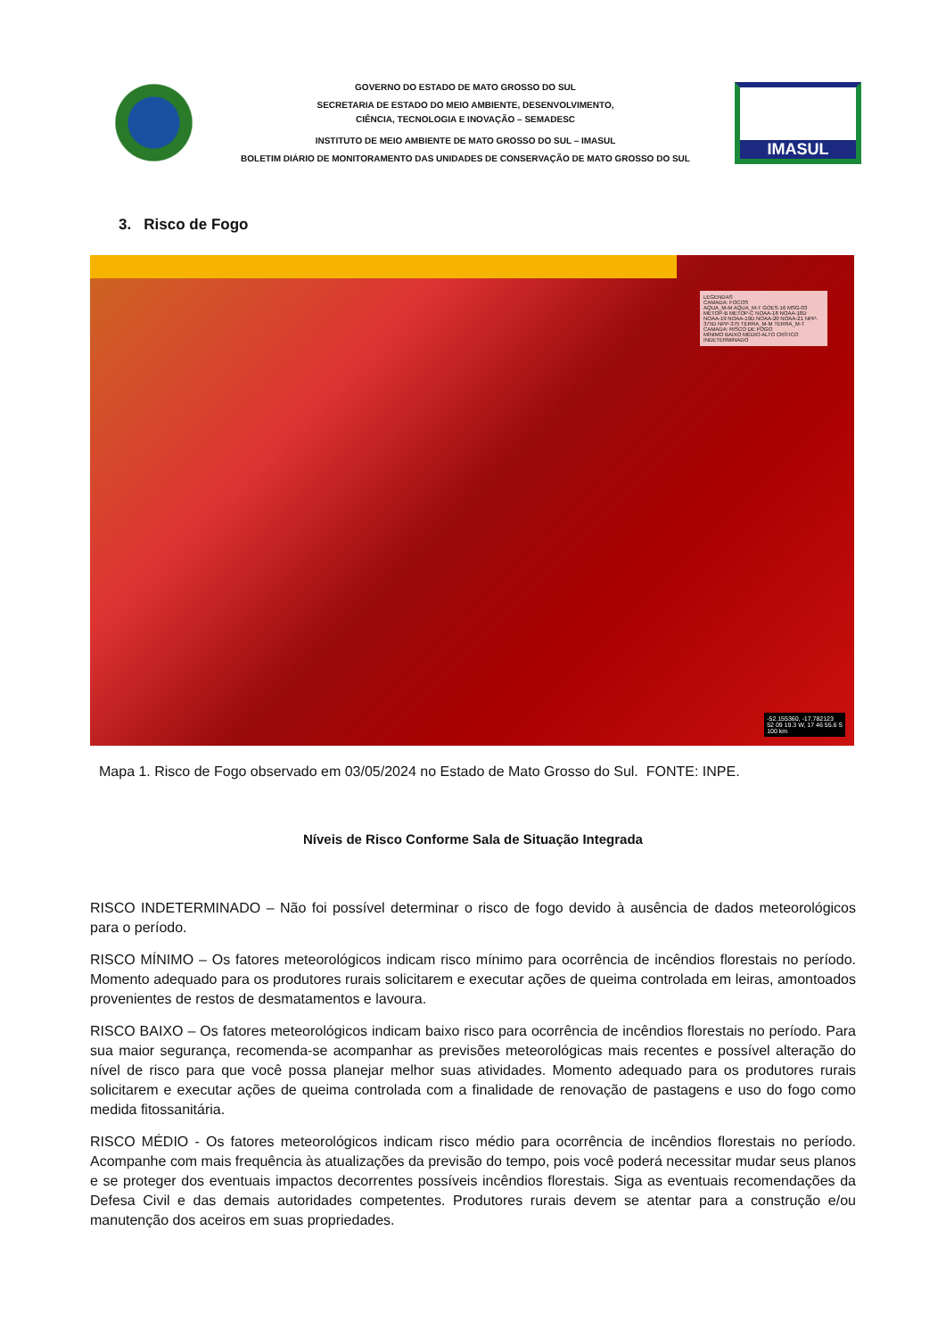GOVERNO DO ESTADO DE MATO GROSSO DO SUL
SECRETARIA DE ESTADO DO MEIO AMBIENTE, DESENVOLVIMENTO,
CIÊNCIA, TECNOLOGIA E INOVAÇÃO – SEMADESC
INSTITUTO DE MEIO AMBIENTE DE MATO GROSSO DO SUL – IMASUL
BOLETIM DIÁRIO DE MONITORAMENTO DAS UNIDADES DE CONSERVAÇÃO DE MATO GROSSO DO SUL
IMASUL
3. Risco de Fogo
LEGENDAS
CAMADA: FOCOS
AQUA_M-M AQUA_M-T GOES-16 MSG-03 METOP-B METOP-C NOAA-18 NOAA-18D NOAA-19 NOAA-19D NOAA-20 NOAA-21 NPP-375D NPP-375 TERRA_M-M TERRA_M-T
CAMADA: RISCO DE FOGO
MÍNIMO BAIXO MÉDIO ALTO CRÍTICO INDETERMINADO
-52.155360, -17.782123
52 09 19.3 W, 17 46 55.6 S
100 km
Mapa 1. Risco de Fogo observado em 03/05/2024 no Estado de Mato Grosso do Sul. FONTE: INPE.
Níveis de Risco Conforme Sala de Situação Integrada
RISCO INDETERMINADO – Não foi possível determinar o risco de fogo devido à ausência de dados meteorológicos para o período.
RISCO MÍNIMO – Os fatores meteorológicos indicam risco mínimo para ocorrência de incêndios florestais no período. Momento adequado para os produtores rurais solicitarem e executar ações de queima controlada em leiras, amontoados provenientes de restos de desmatamentos e lavoura.
RISCO BAIXO – Os fatores meteorológicos indicam baixo risco para ocorrência de incêndios florestais no período. Para sua maior segurança, recomenda-se acompanhar as previsões meteorológicas mais recentes e possível alteração do nível de risco para que você possa planejar melhor suas atividades. Momento adequado para os produtores rurais solicitarem e executar ações de queima controlada com a finalidade de renovação de pastagens e uso do fogo como medida fitossanitária.
RISCO MÉDIO - Os fatores meteorológicos indicam risco médio para ocorrência de incêndios florestais no período. Acompanhe com mais frequência às atualizações da previsão do tempo, pois você poderá necessitar mudar seus planos e se proteger dos eventuais impactos decorrentes possíveis incêndios florestais. Siga as eventuais recomendações da Defesa Civil e das demais autoridades competentes. Produtores rurais devem se atentar para a construção e/ou manutenção dos aceiros em suas propriedades.